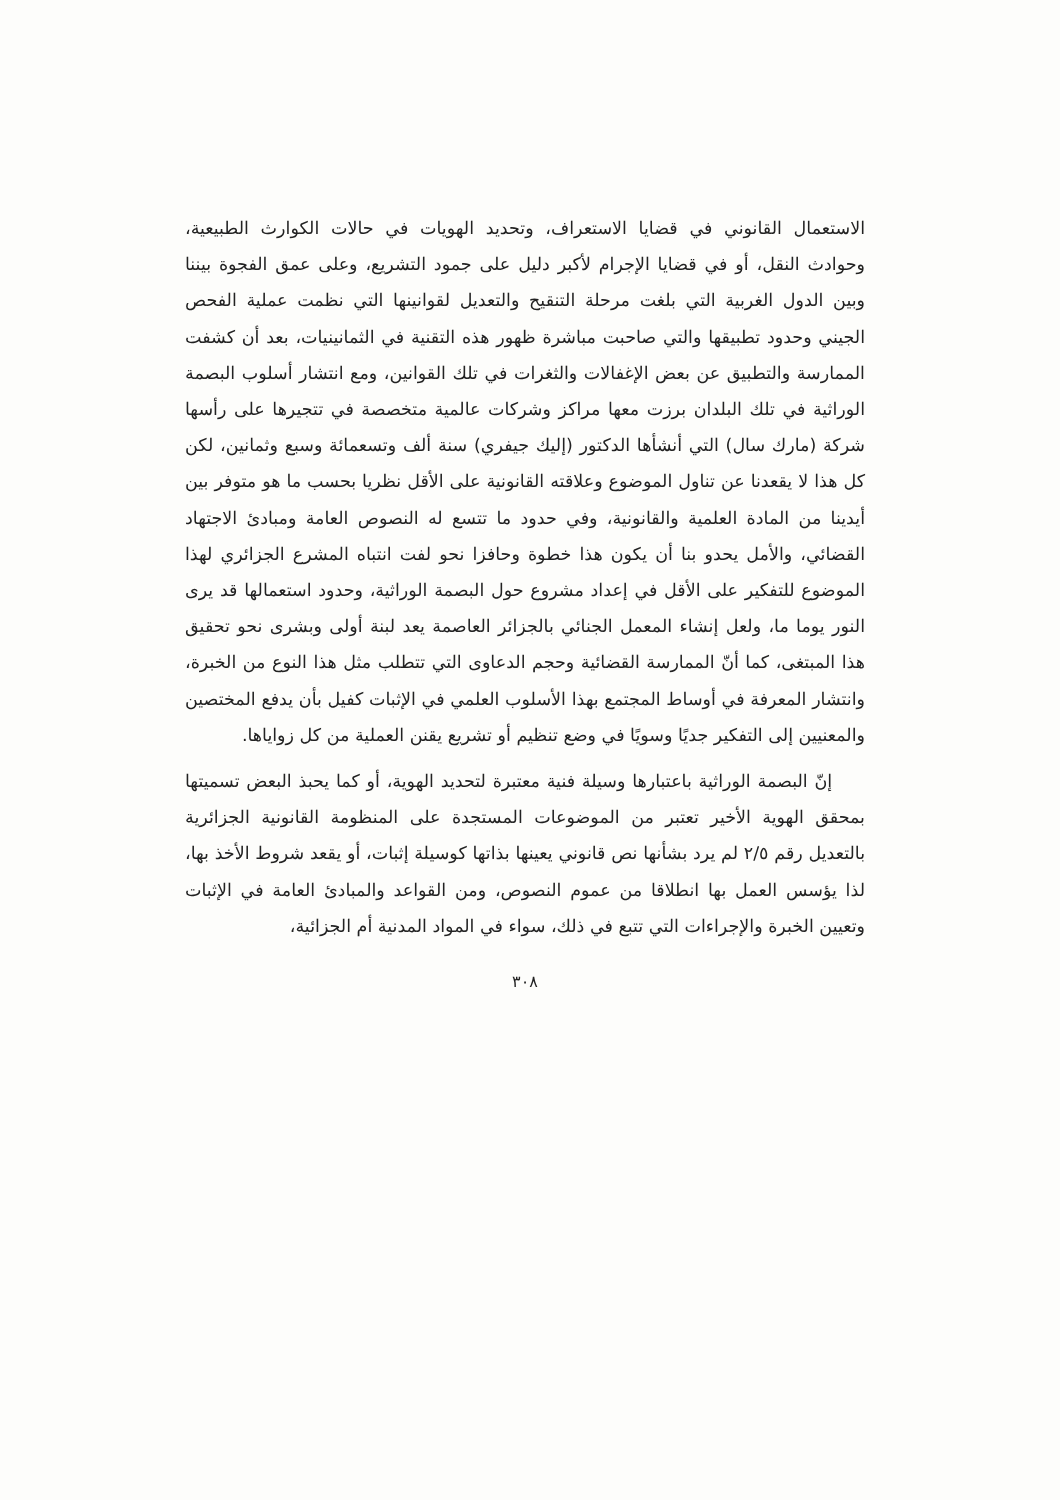الاستعمال القانوني في قضايا الاستعراف، وتحديد الهويات في حالات الكوارث الطبيعية، وحوادث النقل، أو في قضايا الإجرام لأكبر دليل على جمود التشريع، وعلى عمق الفجوة بيننا وبين الدول الغربية التي بلغت مرحلة التنقيح والتعديل لقوانينها التي نظمت عملية الفحص الجيني وحدود تطبيقها والتي صاحبت مباشرة ظهور هذه التقنية في الثمانينيات، بعد أن كشفت الممارسة والتطبيق عن بعض الإغفالات والثغرات في تلك القوانين، ومع انتشار أسلوب البصمة الوراثية في تلك البلدان برزت معها مراكز وشركات عالمية متخصصة في تتجيرها على رأسها شركة (مارك سال) التي أنشأها الدكتور (إليك جيفري) سنة ألف وتسعمائة وسبع وثمانين، لكن كل هذا لا يقعدنا عن تناول الموضوع وعلاقته القانونية على الأقل نظريا بحسب ما هو متوفر بين أيدينا من المادة العلمية والقانونية، وفي حدود ما تتسع له النصوص العامة ومبادئ الاجتهاد القضائي، والأمل يحدو بنا أن يكون هذا خطوة وحافزا نحو لفت انتباه المشرع الجزائري لهذا الموضوع للتفكير على الأقل في إعداد مشروع حول البصمة الوراثية، وحدود استعمالها قد يرى النور يوما ما، ولعل إنشاء المعمل الجنائي بالجزائر العاصمة يعد لبنة أولى وبشرى نحو تحقيق هذا المبتغى، كما أنّ الممارسة القضائية وحجم الدعاوى التي تتطلب مثل هذا النوع من الخبرة، وانتشار المعرفة في أوساط المجتمع بهذا الأسلوب العلمي في الإثبات كفيل بأن يدفع المختصين والمعنيين إلى التفكير جديًا وسويًا في وضع تنظيم أو تشريع يقنن العملية من كل زواياها.
إنّ البصمة الوراثية باعتبارها وسيلة فنية معتبرة لتحديد الهوية، أو كما يحبذ البعض تسميتها بمحقق الهوية الأخير تعتبر من الموضوعات المستجدة على المنظومة القانونية الجزائرية بالتعديل رقم ٢/٥ لم يرد بشأنها نص قانوني يعينها بذاتها كوسيلة إثبات، أو يقعد شروط الأخذ بها، لذا يؤسس العمل بها انطلاقا من عموم النصوص، ومن القواعد والمبادئ العامة في الإثبات وتعيين الخبرة والإجراءات التي تتبع في ذلك، سواء في المواد المدنية أم الجزائية،
٣٠٨